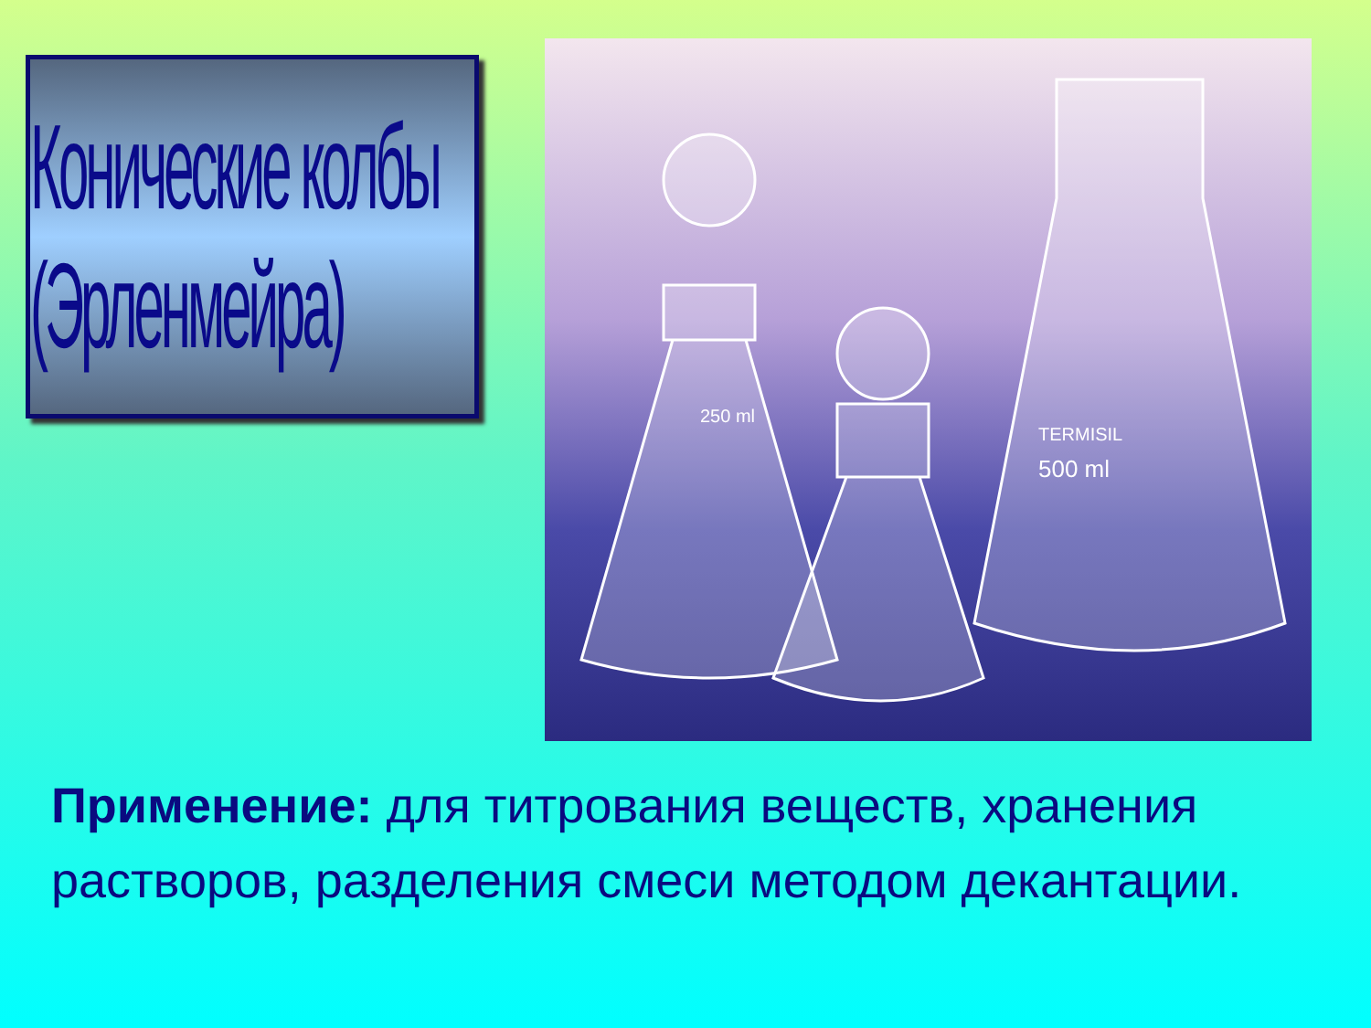Конические колбы (Эрленмейра)
TERMISIL
500 ml
250 ml
Применение: для титрования веществ, хранения растворов, разделения смеси методом декантации.